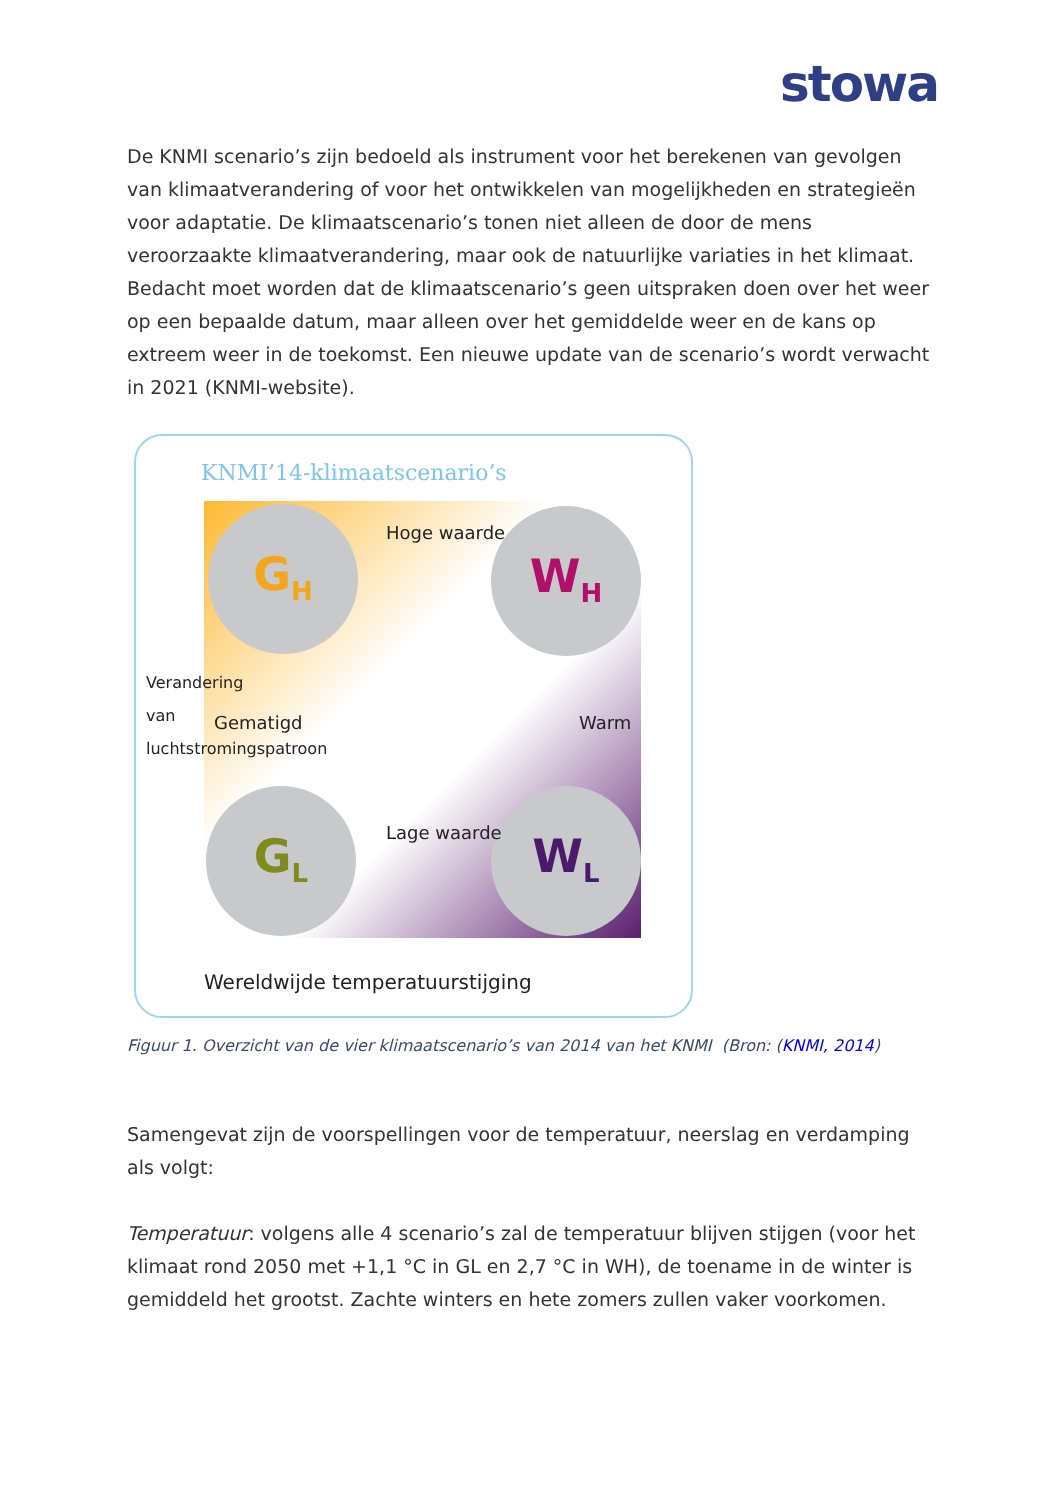stowa
De KNMI scenario’s zijn bedoeld als instrument voor het berekenen van gevolgen van klimaatverandering of voor het ontwikkelen van mogelijkheden en strategieën voor adaptatie. De klimaatscenario’s tonen niet alleen de door de mens veroorzaakte klimaatverandering, maar ook de natuurlijke variaties in het klimaat. Bedacht moet worden dat de klimaatscenario’s geen uitspraken doen over het weer op een bepaalde datum, maar alleen over het gemiddelde weer en de kans op extreem weer in de toekomst. Een nieuwe update van de scenario’s wordt verwacht in 2021 (KNMI-website).
KNMI’14-klimaatscenario’s
G<sub>H</sub> W<sub>H</sub>
G<sub>L</sub> W<sub>L</sub>
Gematigd Warm
Hoge waarde
Lage waarde
Verandering van luchtstromingspatroon
Wereldwijde temperatuurstijging
Figuur 1. Overzicht van de vier klimaatscenario’s van 2014 van het KNMI (Bron: (KNMI, 2014)
Samengevat zijn de voorspellingen voor de temperatuur, neerslag en verdamping als volgt:
Temperatuur: volgens alle 4 scenario’s zal de temperatuur blijven stijgen (voor het klimaat rond 2050 met +1,1 °C in GL en 2,7 °C in WH), de toename in de winter is gemiddeld het grootst. Zachte winters en hete zomers zullen vaker voorkomen.